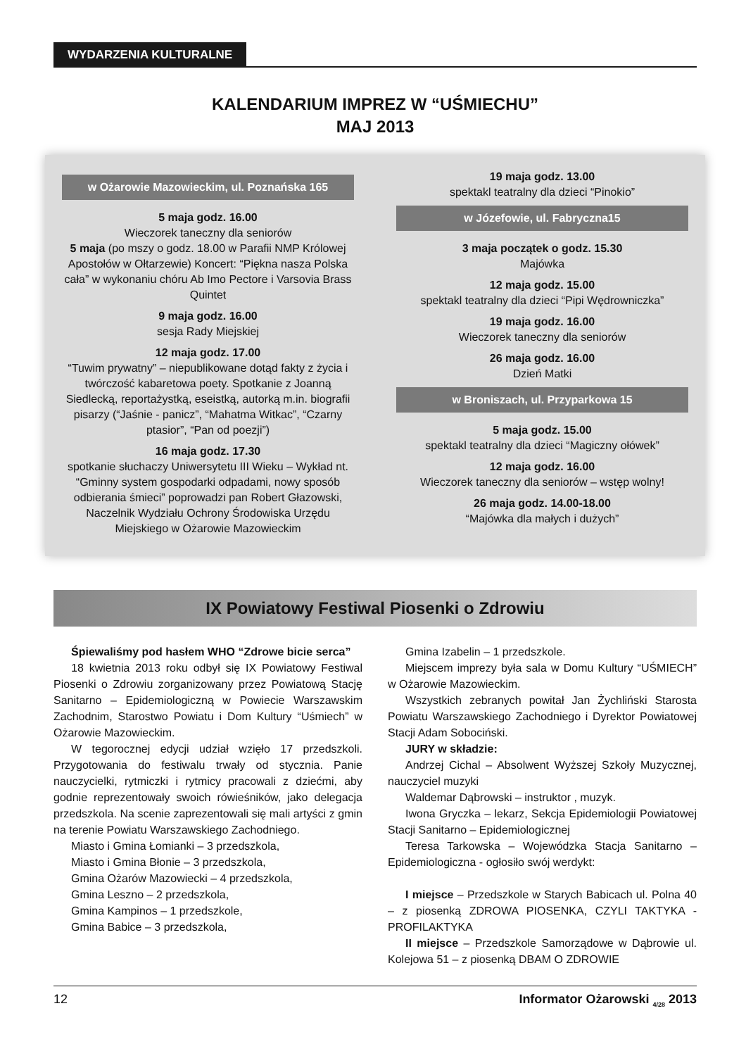WYDARZENIA KULTURALNE
KALENDARIUM IMPREZ W “UŚMIECHU”
MAJ 2013
w Ożarowie Mazowieckim, ul. Poznańska 165
5 maja godz. 16.00
Wieczorek taneczny dla seniorów
5 maja (po mszy o godz. 18.00 w Parafii NMP Królowej Apostołów w Ołtarzewie) Koncert: “Piękna nasza Polska cała” w wykonaniu chóru Ab Imo Pectore i Varsovia Brass Quintet
9 maja godz. 16.00
sesja Rady Miejskiej
12 maja godz. 17.00
“Tuwim prywatny” – niepublikowane dotąd fakty z życia i twórczość kabaretowa poety. Spotkanie z Joanną Siedlecką, reportażystką, eseistką, autorką m.in. biografii pisarzy (“Jaśnie - panicz”, “Mahatma Witkac”, “Czarny ptasior”, “Pan od poezji”)
16 maja godz. 17.30
spotkanie słuchaczy Uniwersytetu III Wieku – Wykład nt. “Gminny system gospodarki odpadami, nowy sposób odbierania śmieci” poprowadzi pan Robert Głazowski, Naczelnik Wydziału Ochrony Środowiska Urzędu Miejskiego w Ożarowie Mazowieckim
19 maja godz. 13.00
spektakl teatralny dla dzieci “Pinokio”
w Józefowie, ul. Fabryczna15
3 maja początek o godz. 15.30
Majówka
12 maja godz. 15.00
spektakl teatralny dla dzieci “Pipi Wędrowniczka”
19 maja godz. 16.00
Wieczorek taneczny dla seniorów
26 maja godz. 16.00
Dzień Matki
w Broniszach, ul. Przyparkowa 15
5 maja godz. 15.00
spektakl teatralny dla dzieci “Magiczny ołówek”
12 maja godz. 16.00
Wieczorek taneczny dla seniorów – wstęp wolny!
26 maja godz. 14.00-18.00
“Majówka dla małych i dużych”
IX Powiatowy Festiwal Piosenki o Zdrowiu
Śpiewaliśmy pod hasłem WHO “Zdrowe bicie serca”
18 kwietnia 2013 roku odbył się IX Powiatowy Festiwal Piosenki o Zdrowiu zorganizowany przez Powiatową Stację Sanitarno – Epidemiologiczną w Powiecie Warszawskim Zachodnim, Starostwo Powiatu i Dom Kultury “Uśmiech” w Ożarowie Mazowieckim.
W tegorocznej edycji udział wzięło 17 przedszkoli. Przygotowania do festiwalu trwały od stycznia. Panie nauczycielki, rytmiczki i rytmicy pracowali z dziećmi, aby godnie reprezentowały swoich rówieśników, jako delegacja przedszkola. Na scenie zaprezentowali się mali artyści z gmin na terenie Powiatu Warszawskiego Zachodniego.
Miasto i Gmina Łomianki – 3 przedszkola,
Miasto i Gmina Błonie – 3 przedszkola,
Gmina Ożarów Mazowiecki – 4 przedszkola,
Gmina Leszno – 2 przedszkola,
Gmina Kampinos – 1 przedszkole,
Gmina Babice – 3 przedszkola,
Gmina Izabelin – 1 przedszkole.
Miejscem imprezy była sala w Domu Kultury “UŚMIECH” w Ożarowie Mazowieckim.
Wszystkich zebranych powitał Jan Żychliński Starosta Powiatu Warszawskiego Zachodniego i Dyrektor Powiatowej Stacji Adam Sobociński.
JURY w składzie:
Andrzej Cichal – Absolwent Wyższej Szkoły Muzycznej, nauczyciel muzyki
Waldemar Dąbrowski – instruktor , muzyk.
Iwona Gryczka – lekarz, Sekcja Epidemiologii Powiatowej Stacji Sanitarno – Epidemiologicznej
Teresa Tarkowska – Wojewódzka Stacja Sanitarno – Epidemiologiczna - ogłosiło swój werdykt:
I miejsce – Przedszkole w Starych Babicach ul. Polna 40 – z piosenką ZDROWA PIOSENKA, CZYLI TAKTYKA - PROFILAKTYKA
II miejsce – Przedszkole Samorządowe w Dąbrowie ul. Kolejowa 51 – z piosenką DBAM O ZDROWIE
12 Informator Ożarowski <sub>4/28</sub> 2013